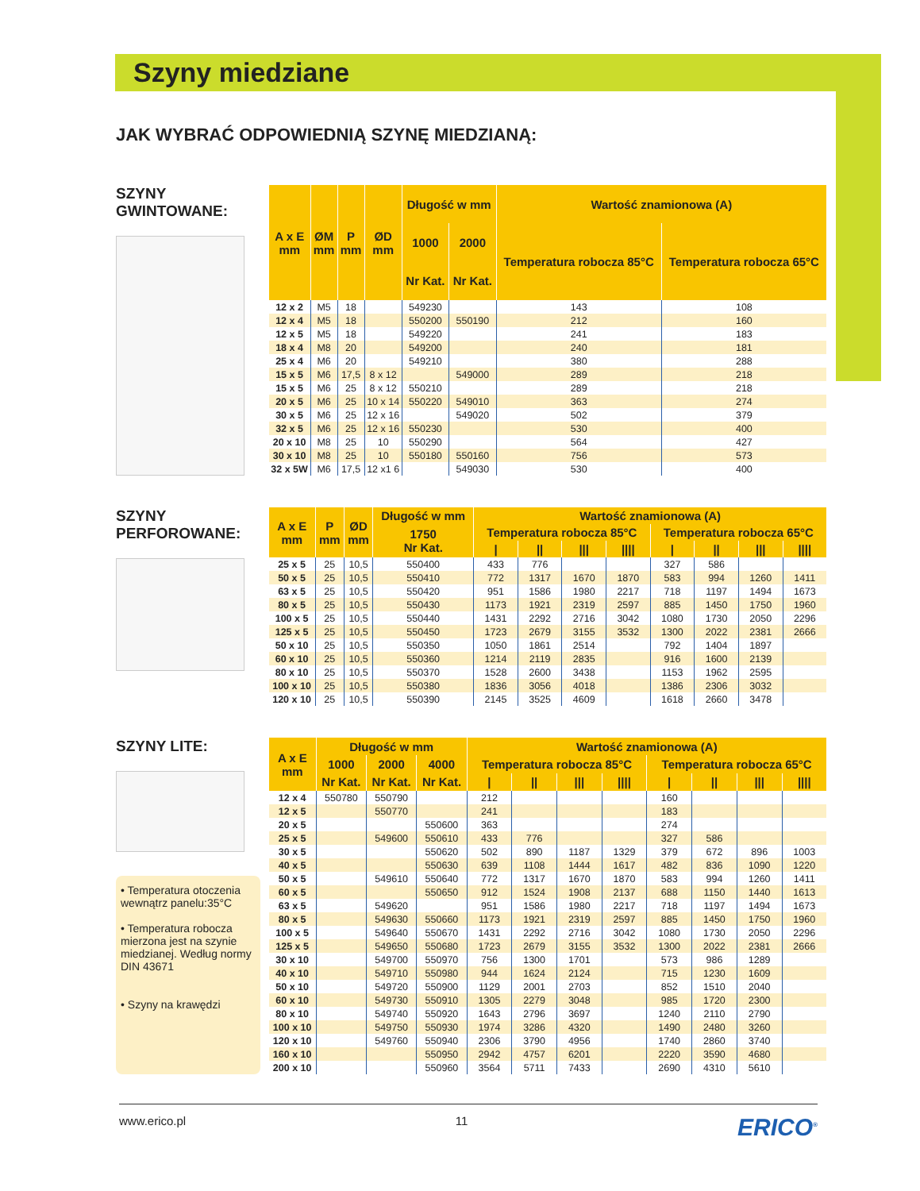Szyny miedziane
JAK WYBRAĆ ODPOWIEDNIĄ SZYNĘ MIEDZIANĄ:
SZYNY GWINTOWANE:
| A x E mm | ØM mm | P mm | ØD mm | Długość w mm | | Wartość znamionowa (A) | |
| --- | --- | --- | --- | --- | --- | --- | --- |
| | | | | 1000 | 2000 | Temperatura robocza 85°C | Temperatura robocza 65°C |
| | | | | Nr Kat. | Nr Kat. | | |
| 12 x 2 | M5 | 18 | | 549230 | | 143 | 108 |
| 12 x 4 | M5 | 18 | | 550200 | 550190 | 212 | 160 |
| 12 x 5 | M5 | 18 | | 549220 | | 241 | 183 |
| 18 x 4 | M8 | 20 | | 549200 | | 240 | 181 |
| 25 x 4 | M6 | 20 | | 549210 | | 380 | 288 |
| 15 x 5 | M6 | 17,5 | 8 x 12 | | 549000 | 289 | 218 |
| 15 x 5 | M6 | 25 | 8 x 12 | 550210 | | 289 | 218 |
| 20 x 5 | M6 | 25 | 10 x 14 | 550220 | 549010 | 363 | 274 |
| 30 x 5 | M6 | 25 | 12 x 16 | | 549020 | 502 | 379 |
| 32 x 5 | M6 | 25 | 12 x 16 | 550230 | | 530 | 400 |
| 20 x 10 | M8 | 25 | 10 | 550290 | | 564 | 427 |
| 30 x 10 | M8 | 25 | 10 | 550180 | 550160 | 756 | 573 |
| 32 x 5W | M6 | 17,5 | 12 x1 6 | | 549030 | 530 | 400 |
SZYNY
PERFOROWANE:
| A x E mm | P mm | ØD mm | Długość w mm | Wartość znamionowa (A) | | | | | | | |
| --- | --- | --- | --- | --- | --- | --- | --- | --- | --- | --- | --- |
| | | | 1750 Nr Kat. | Temperatura robocza 85°C | | | | Temperatura robocza 65°C | | | |
| | | | | / | // | /// | //// | / | // | /// | //// |
| 25 x 5 | 25 | 10,5 | 550400 | 433 | 776 | | | 327 | 586 | | |
| 50 x 5 | 25 | 10,5 | 550410 | 772 | 1317 | 1670 | 1870 | 583 | 994 | 1260 | 1411 |
| 63 x 5 | 25 | 10,5 | 550420 | 951 | 1586 | 1980 | 2217 | 718 | 1197 | 1494 | 1673 |
| 80 x 5 | 25 | 10,5 | 550430 | 1173 | 1921 | 2319 | 2597 | 885 | 1450 | 1750 | 1960 |
| 100 x 5 | 25 | 10,5 | 550440 | 1431 | 2292 | 2716 | 3042 | 1080 | 1730 | 2050 | 2296 |
| 125 x 5 | 25 | 10,5 | 550450 | 1723 | 2679 | 3155 | 3532 | 1300 | 2022 | 2381 | 2666 |
| 50 x 10 | 25 | 10,5 | 550350 | 1050 | 1861 | 2514 | | 792 | 1404 | 1897 | |
| 60 x 10 | 25 | 10,5 | 550360 | 1214 | 2119 | 2835 | | 916 | 1600 | 2139 | |
| 80 x 10 | 25 | 10,5 | 550370 | 1528 | 2600 | 3438 | | 1153 | 1962 | 2595 | |
| 100 x 10 | 25 | 10,5 | 550380 | 1836 | 3056 | 4018 | | 1386 | 2306 | 3032 | |
| 120 x 10 | 25 | 10,5 | 550390 | 2145 | 3525 | 4609 | | 1618 | 2660 | 3478 | |
SZYNY LITE:
• Temperatura otoczenia wewnątrz panelu:35°C
• Temperatura robocza mierzona jest na szynie miedzianej. Według normy DIN 43671
• Szyny na krawędzi
| A x E mm | Długość w mm | | | Wartość znamionowa (A) | | | | | | | |
| --- | --- | --- | --- | --- | --- | --- | --- | --- | --- | --- | --- |
| | 1000 | 2000 | 4000 | Temperatura robocza 85°C | | | | Temperatura robocza 65°C | | | |
| | Nr Kat. | Nr Kat. | Nr Kat. | / | // | /// | //// | / | // | /// | //// |
| 12 x 4 | 550780 | 550790 | | 212 | | | | 160 | | | |
| 12 x 5 | | 550770 | | 241 | | | | 183 | | | |
| 20 x 5 | | | 550600 | 363 | | | | 274 | | | |
| 25 x 5 | | 549600 | 550610 | 433 | 776 | | | 327 | 586 | | |
| 30 x 5 | | | 550620 | 502 | 890 | 1187 | 1329 | 379 | 672 | 896 | 1003 |
| 40 x 5 | | | 550630 | 639 | 1108 | 1444 | 1617 | 482 | 836 | 1090 | 1220 |
| 50 x 5 | | 549610 | 550640 | 772 | 1317 | 1670 | 1870 | 583 | 994 | 1260 | 1411 |
| 60 x 5 | | | 550650 | 912 | 1524 | 1908 | 2137 | 688 | 1150 | 1440 | 1613 |
| 63 x 5 | | 549620 | | 951 | 1586 | 1980 | 2217 | 718 | 1197 | 1494 | 1673 |
| 80 x 5 | | 549630 | 550660 | 1173 | 1921 | 2319 | 2597 | 885 | 1450 | 1750 | 1960 |
| 100 x 5 | | 549640 | 550670 | 1431 | 2292 | 2716 | 3042 | 1080 | 1730 | 2050 | 2296 |
| 125 x 5 | | 549650 | 550680 | 1723 | 2679 | 3155 | 3532 | 1300 | 2022 | 2381 | 2666 |
| 30 x 10 | | 549700 | 550970 | 756 | 1300 | 1701 | | 573 | 986 | 1289 | |
| 40 x 10 | | 549710 | 550980 | 944 | 1624 | 2124 | | 715 | 1230 | 1609 | |
| 50 x 10 | | 549720 | 550900 | 1129 | 2001 | 2703 | | 852 | 1510 | 2040 | |
| 60 x 10 | | 549730 | 550910 | 1305 | 2279 | 3048 | | 985 | 1720 | 2300 | |
| 80 x 10 | | 549740 | 550920 | 1643 | 2796 | 3697 | | 1240 | 2110 | 2790 | |
| 100 x 10 | | 549750 | 550930 | 1974 | 3286 | 4320 | | 1490 | 2480 | 3260 | |
| 120 x 10 | | 549760 | 550940 | 2306 | 3790 | 4956 | | 1740 | 2860 | 3740 | |
| 160 x 10 | | | 550950 | 2942 | 4757 | 6201 | | 2220 | 3590 | 4680 | |
| 200 x 10 | | | 550960 | 3564 | 5711 | 7433 | | 2690 | 4310 | 5610 | |
www.erico.pl 11 ERICO<sup>®</sup>